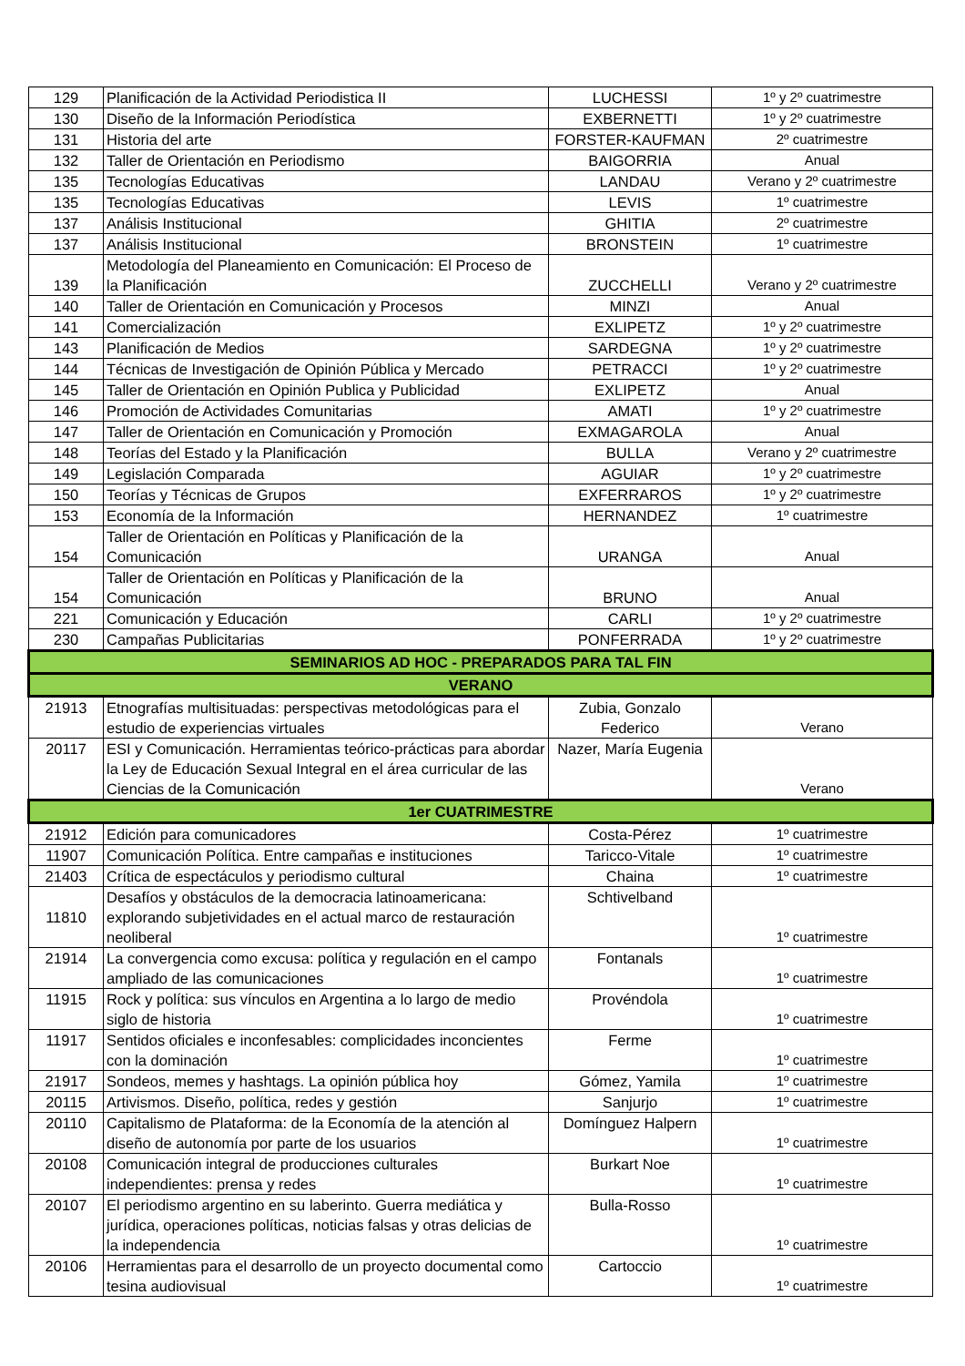| 129 | Planificación de la Actividad Periodistica II | LUCHESSI | 1º y 2º cuatrimestre |
| 130 | Diseño de la Información Periodística | EXBERNETTI | 1º y 2º cuatrimestre |
| 131 | Historia del arte | FORSTER-KAUFMAN | 2º cuatrimestre |
| 132 | Taller de Orientación en Periodismo | BAIGORRIA | Anual |
| 135 | Tecnologías Educativas | LANDAU | Verano y 2º cuatrimestre |
| 135 | Tecnologías Educativas | LEVIS | 1º cuatrimestre |
| 137 | Análisis Institucional | GHITIA | 2º cuatrimestre |
| 137 | Análisis Institucional | BRONSTEIN | 1º cuatrimestre |
| 139 | Metodología del Planeamiento en Comunicación: El Proceso de la Planificación | ZUCCHELLI | Verano y 2º cuatrimestre |
| 140 | Taller de Orientación en Comunicación y Procesos | MINZI | Anual |
| 141 | Comercialización | EXLIPETZ | 1º y 2º cuatrimestre |
| 143 | Planificación de Medios | SARDEGNA | 1º y 2º cuatrimestre |
| 144 | Técnicas de Investigación de Opinión Pública y Mercado | PETRACCI | 1º y 2º cuatrimestre |
| 145 | Taller de Orientación en Opinión Publica y Publicidad | EXLIPETZ | Anual |
| 146 | Promoción de Actividades Comunitarias | AMATI | 1º y 2º cuatrimestre |
| 147 | Taller de Orientación en Comunicación y Promoción | EXMAGAROLA | Anual |
| 148 | Teorías del Estado y la Planificación | BULLA | Verano y 2º cuatrimestre |
| 149 | Legislación Comparada | AGUIAR | 1º y 2º cuatrimestre |
| 150 | Teorías y Técnicas de Grupos | EXFERRAROS | 1º y 2º cuatrimestre |
| 153 | Economía de la Información | HERNANDEZ | 1º cuatrimestre |
| 154 | Taller de Orientación en Políticas y Planificación de la Comunicación | URANGA | Anual |
| 154 | Taller de Orientación en Políticas y Planificación de la Comunicación | BRUNO | Anual |
| 221 | Comunicación y Educación | CARLI | 1º y 2º cuatrimestre |
| 230 | Campañas Publicitarias | PONFERRADA | 1º y 2º cuatrimestre |
| SEMINARIOS AD HOC - PREPARADOS PARA TAL FIN | | | |
| VERANO | | | |
| 21913 | Etnografías multisituadas: perspectivas metodológicas para el estudio de experiencias virtuales | Zubia, Gonzalo Federico | Verano |
| 20117 | ESI y Comunicación. Herramientas teórico-prácticas para abordar la Ley de Educación Sexual Integral en el área curricular de las Ciencias de la Comunicación | Nazer, María Eugenia | Verano |
| 1er CUATRIMESTRE | | | |
| 21912 | Edición para comunicadores | Costa-Pérez | 1º cuatrimestre |
| 11907 | Comunicación Política. Entre campañas e instituciones | Taricco-Vitale | 1º cuatrimestre |
| 21403 | Crítica de espectáculos y periodismo cultural | Chaina | 1º cuatrimestre |
| 11810 | Desafíos y obstáculos de la democracia latinoamericana: explorando subjetividades en el actual marco de restauración neoliberal | Schtivelband | 1º cuatrimestre |
| 21914 | La convergencia como excusa: política y regulación en el campo ampliado de las comunicaciones | Fontanals | 1º cuatrimestre |
| 11915 | Rock y política: sus vínculos en Argentina a lo largo de medio siglo de historia | Provéndola | 1º cuatrimestre |
| 11917 | Sentidos oficiales e inconfesables: complicidades inconcientes con la dominación | Ferme | 1º cuatrimestre |
| 21917 | Sondeos, memes y hashtags. La opinión pública hoy | Gómez, Yamila | 1º cuatrimestre |
| 20115 | Artivismos. Diseño, política, redes y gestión | Sanjurjo | 1º cuatrimestre |
| 20110 | Capitalismo de Plataforma: de la Economía de la atención al diseño de autonomía por parte de los usuarios | Domínguez Halpern | 1º cuatrimestre |
| 20108 | Comunicación integral de producciones culturales independientes: prensa y redes | Burkart Noe | 1º cuatrimestre |
| 20107 | El periodismo argentino en su laberinto. Guerra mediática y jurídica, operaciones políticas, noticias falsas y otras delicias de la independencia | Bulla-Rosso | 1º cuatrimestre |
| 20106 | Herramientas para el desarrollo de un proyecto documental como tesina audiovisual | Cartoccio | 1º cuatrimestre |